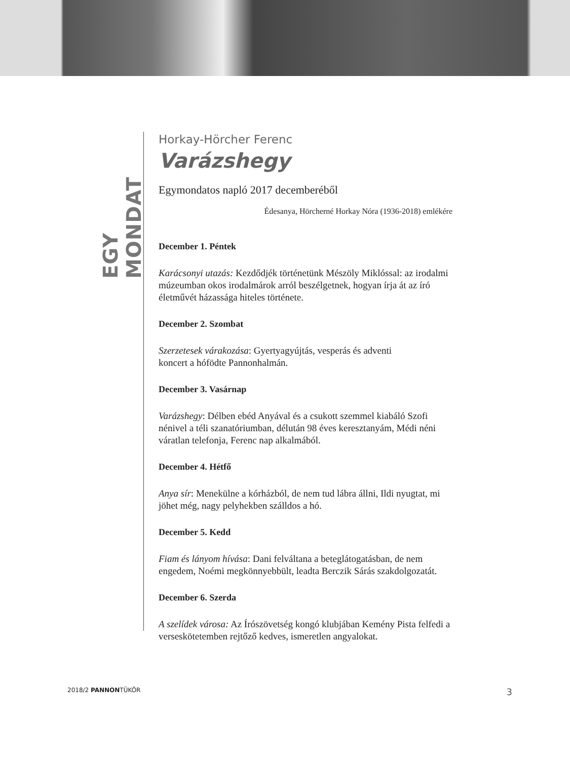EGY MONDAT
Horkay-Hörcher Ferenc
Varázshegy
Egymondatos napló 2017 decemberéből
Édesanya, Hörcherné Horkay Nóra (1936-2018) emlékére
December 1. Péntek
Karácsonyi utazás: Kezdődjék történetünk Mészöly Miklóssal: az irodalmi múzeumban okos irodalmárok arról beszélgetnek, hogyan írja át az író életművét házassága hiteles története.
December 2. Szombat
Szerzetesek várakozása: Gyertyagyújtás, vesperás és adventi
koncert a hófödte Pannonhalmán.
December 3. Vasárnap
Varázshegy: Délben ebéd Anyával és a csukott szemmel kiabáló Szofi nénivel a téli szanatóriumban, délután 98 éves keresztanyám, Médi néni váratlan telefonja, Ferenc nap alkalmából.
December 4. Hétfő
Anya sír: Menekülne a kórházból, de nem tud lábra állni, Ildi nyugtat, mi jöhet még, nagy pelyhekben szálldos a hó.
December 5. Kedd
Fiam és lányom hívása: Dani felváltana a beteglátogatásban, de nem engedem, Noémi megkönnyebbült, leadta Berczik Sárás szakdolgozatát.
December 6. Szerda
A szelídek városa: Az Írószövetség kongó klubjában Kemény Pista felfedi a verseskötetemben rejtőző kedves, ismeretlen angyalokat.
2018/2 PANNONTÜKÖR 3